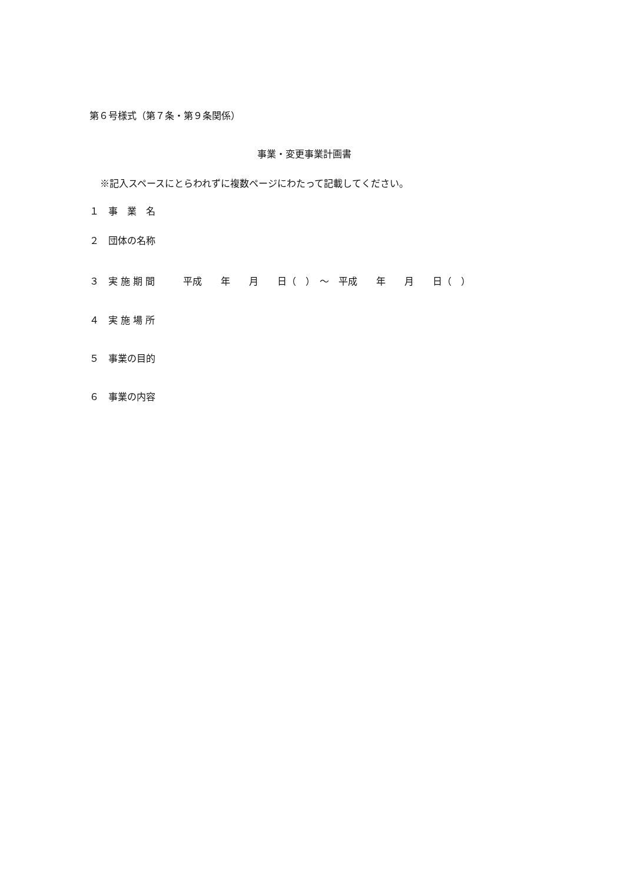第６号様式（第７条・第９条関係）
事業・変更事業計画書
※記入スペースにとらわれずに複数ページにわたって記載してください。
１　事　業　名
２　団体の名称
３　実 施 期 間　　　平成　　年　　月　　日（　）　～　平成　　年　　月　　日（　）
４　実 施 場 所
５　事業の目的
６　事業の内容